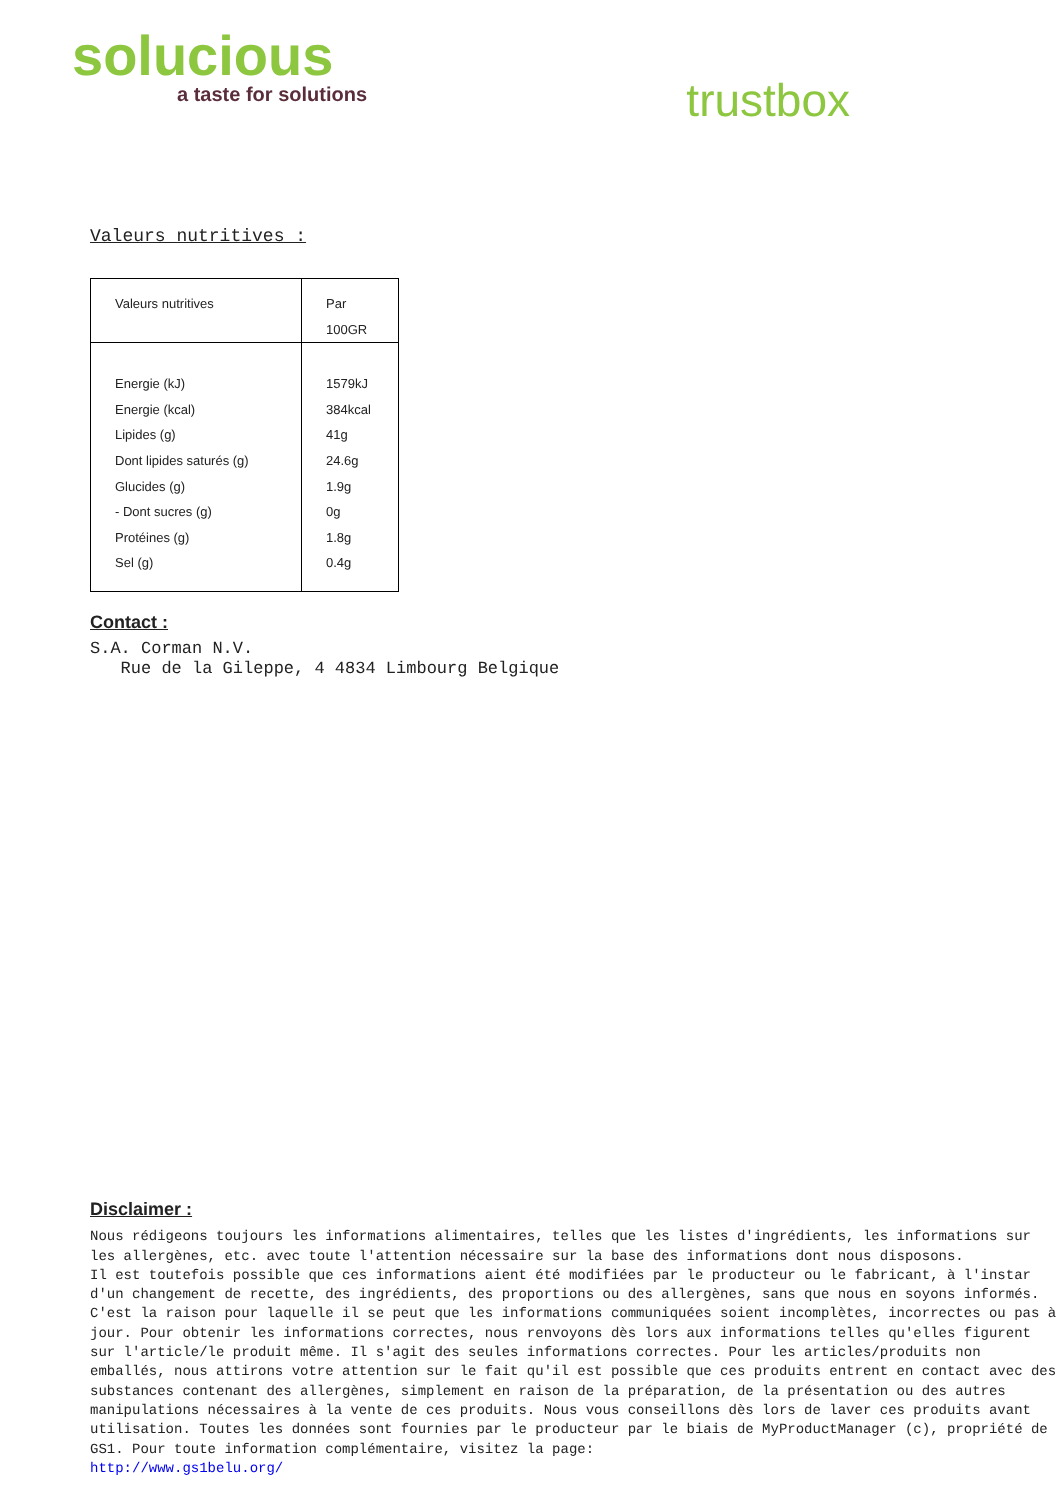solucious
a taste for solutions
trustbox
Valeurs nutritives :
| Valeurs nutritives | Par 100GR |
| Energie (kJ) Energie (kcal) Lipides (g) Dont lipides saturés (g) Glucides (g) - Dont sucres (g) Protéines (g) Sel (g) | 1579kJ 384kcal 41g 24.6g 1.9g 0g 1.8g 0.4g |
Contact :
S.A. Corman N.V.
Rue de la Gileppe, 4 4834 Limbourg Belgique
Disclaimer :
Nous rédigeons toujours les informations alimentaires, telles que les listes d'ingrédients, les informations sur les allergènes, etc. avec toute l'attention nécessaire sur la base des informations dont nous disposons.
Il est toutefois possible que ces informations aient été modifiées par le producteur ou le fabricant, à l'instar d'un changement de recette, des ingrédients, des proportions ou des allergènes, sans que nous en soyons informés. C'est la raison pour laquelle il se peut que les informations communiquées soient incomplètes, incorrectes ou pas à jour. Pour obtenir les informations correctes, nous renvoyons dès lors aux informations telles qu'elles figurent sur l'article/le produit même. Il s'agit des seules informations correctes. Pour les articles/produits non emballés, nous attirons votre attention sur le fait qu'il est possible que ces produits entrent en contact avec des substances contenant des allergènes, simplement en raison de la préparation, de la présentation ou des autres manipulations nécessaires à la vente de ces produits. Nous vous conseillons dès lors de laver ces produits avant utilisation. Toutes les données sont fournies par le producteur par le biais de MyProductManager (c), propriété de GS1. Pour toute information complémentaire, visitez la page:
http://www.gs1belu.org/